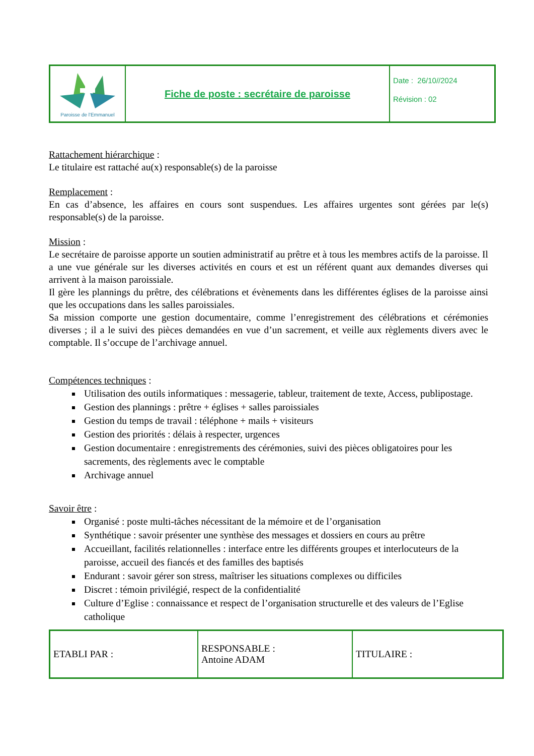| Paroisse de l'Emmanuel | Fiche de poste : secrétaire de paroisse | Date : 26/10//2024 Révision : 02 |
Rattachement hiérarchique :
Le titulaire est rattaché au(x) responsable(s) de la paroisse
Remplacement :
En cas d’absence, les affaires en cours sont suspendues. Les affaires urgentes sont gérées par le(s) responsable(s) de la paroisse.
Mission :
Le secrétaire de paroisse apporte un soutien administratif au prêtre et à tous les membres actifs de la paroisse. Il a une vue générale sur les diverses activités en cours et est un référent quant aux demandes diverses qui arrivent à la maison paroissiale.
Il gère les plannings du prêtre, des célébrations et évènements dans les différentes églises de la paroisse ainsi que les occupations dans les salles paroissiales.
Sa mission comporte une gestion documentaire, comme l’enregistrement des célébrations et cérémonies diverses ; il a le suivi des pièces demandées en vue d’un sacrement, et veille aux règlements divers avec le comptable. Il s’occupe de l’archivage annuel.
Compétences techniques :
Utilisation des outils informatiques : messagerie, tableur, traitement de texte, Access, publipostage.
Gestion des plannings : prêtre + églises + salles paroissiales
Gestion du temps de travail : téléphone + mails + visiteurs
Gestion des priorités : délais à respecter, urgences
Gestion documentaire : enregistrements des cérémonies, suivi des pièces obligatoires pour les sacrements, des règlements avec le comptable
Archivage annuel
Savoir être :
Organisé : poste multi-tâches nécessitant de la mémoire et de l’organisation
Synthétique : savoir présenter une synthèse des messages et dossiers en cours au prêtre
Accueillant, facilités relationnelles : interface entre les différents groupes et interlocuteurs de la paroisse, accueil des fiancés et des familles des baptisés
Endurant : savoir gérer son stress, maîtriser les situations complexes ou difficiles
Discret : témoin privilégié, respect de la confidentialité
Culture d’Eglise : connaissance et respect de l’organisation structurelle et des valeurs de l’Eglise catholique
| ETABLI PAR : | RESPONSABLE : Antoine ADAM | TITULAIRE : |